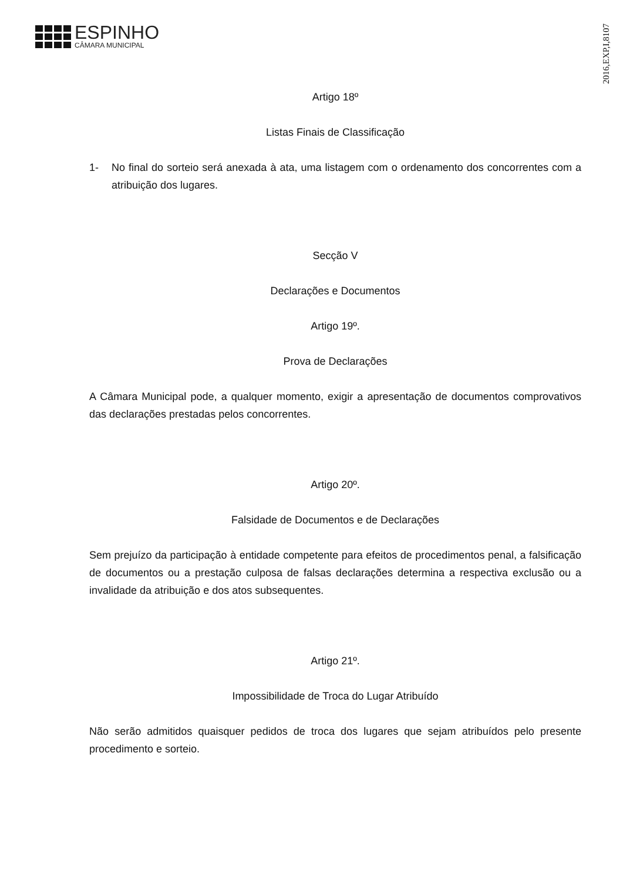ESPINHO
CÂMARA MUNICIPAL
2016,EXP,I,8107
Artigo 18º
Listas Finais de Classificação
1- No final do sorteio será anexada à ata, uma listagem com o ordenamento dos concorrentes com a atribuição dos lugares.
Secção V
Declarações e Documentos
Artigo 19º.
Prova de Declarações
A Câmara Municipal pode, a qualquer momento, exigir a apresentação de documentos comprovativos das declarações prestadas pelos concorrentes.
Artigo 20º.
Falsidade de Documentos e de Declarações
Sem prejuízo da participação à entidade competente para efeitos de procedimentos penal, a falsificação de documentos ou a prestação culposa de falsas declarações determina a respectiva exclusão ou a invalidade da atribuição e dos atos subsequentes.
Artigo 21º.
Impossibilidade de Troca do Lugar Atribuído
Não serão admitidos quaisquer pedidos de troca dos lugares que sejam atribuídos pelo presente procedimento e sorteio.